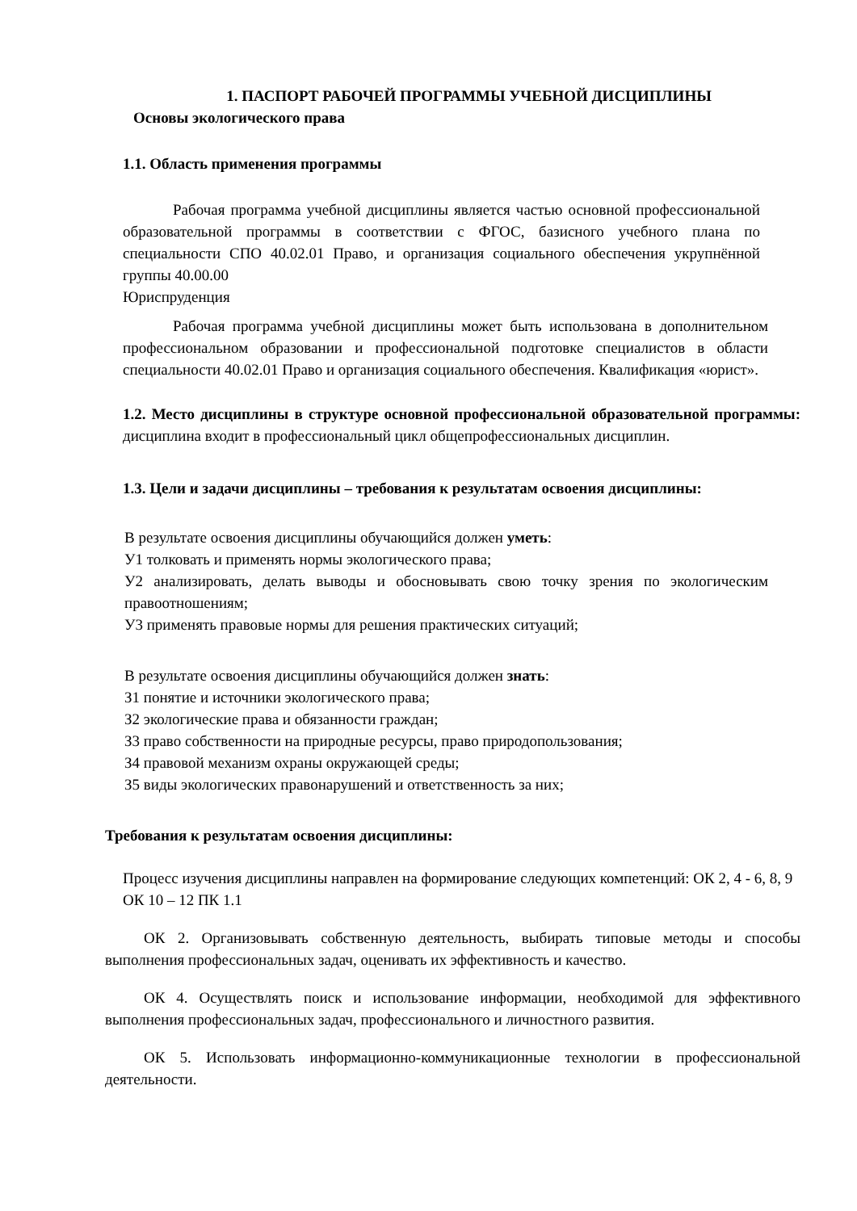1. ПАСПОРТ РАБОЧЕЙ ПРОГРАММЫ УЧЕБНОЙ ДИСЦИПЛИНЫ
Основы экологического права
1.1. Область применения программы
Рабочая программа учебной дисциплины является частью основной профессиональной образовательной программы в соответствии с ФГОС, базисного учебного плана по специальности СПО 40.02.01 Право, и организация социального обеспечения укрупнённой группы 40.00.00
Юриспруденция
Рабочая программа учебной дисциплины может быть использована в дополнительном профессиональном образовании и профессиональной подготовке специалистов в области специальности 40.02.01 Право и организация социального обеспечения. Квалификация «юрист».
1.2. Место дисциплины в структуре основной профессиональной образовательной программы: дисциплина входит в профессиональный цикл общепрофессиональных дисциплин.
1.3. Цели и задачи дисциплины – требования к результатам освоения дисциплины:
В результате освоения дисциплины обучающийся должен уметь:
У1 толковать и применять нормы экологического права;
У2 анализировать, делать выводы и обосновывать свою точку зрения по экологическим правоотношениям;
У3 применять правовые нормы для решения практических ситуаций;
В результате освоения дисциплины обучающийся должен знать:
З1 понятие и источники экологического права;
З2 экологические права и обязанности граждан;
З3 право собственности на природные ресурсы, право природопользования;
З4 правовой механизм охраны окружающей среды;
З5 виды экологических правонарушений и ответственность за них;
Требования к результатам освоения дисциплины:
Процесс изучения дисциплины направлен на формирование следующих компетенций: ОК 2, 4 - 6, 8, 9 ОК 10 – 12 ПК 1.1
ОК 2. Организовывать собственную деятельность, выбирать типовые методы и способы выполнения профессиональных задач, оценивать их эффективность и качество.
ОК 4. Осуществлять поиск и использование информации, необходимой для эффективного выполнения профессиональных задач, профессионального и личностного развития.
ОК 5. Использовать информационно-коммуникационные технологии в профессиональной деятельности.